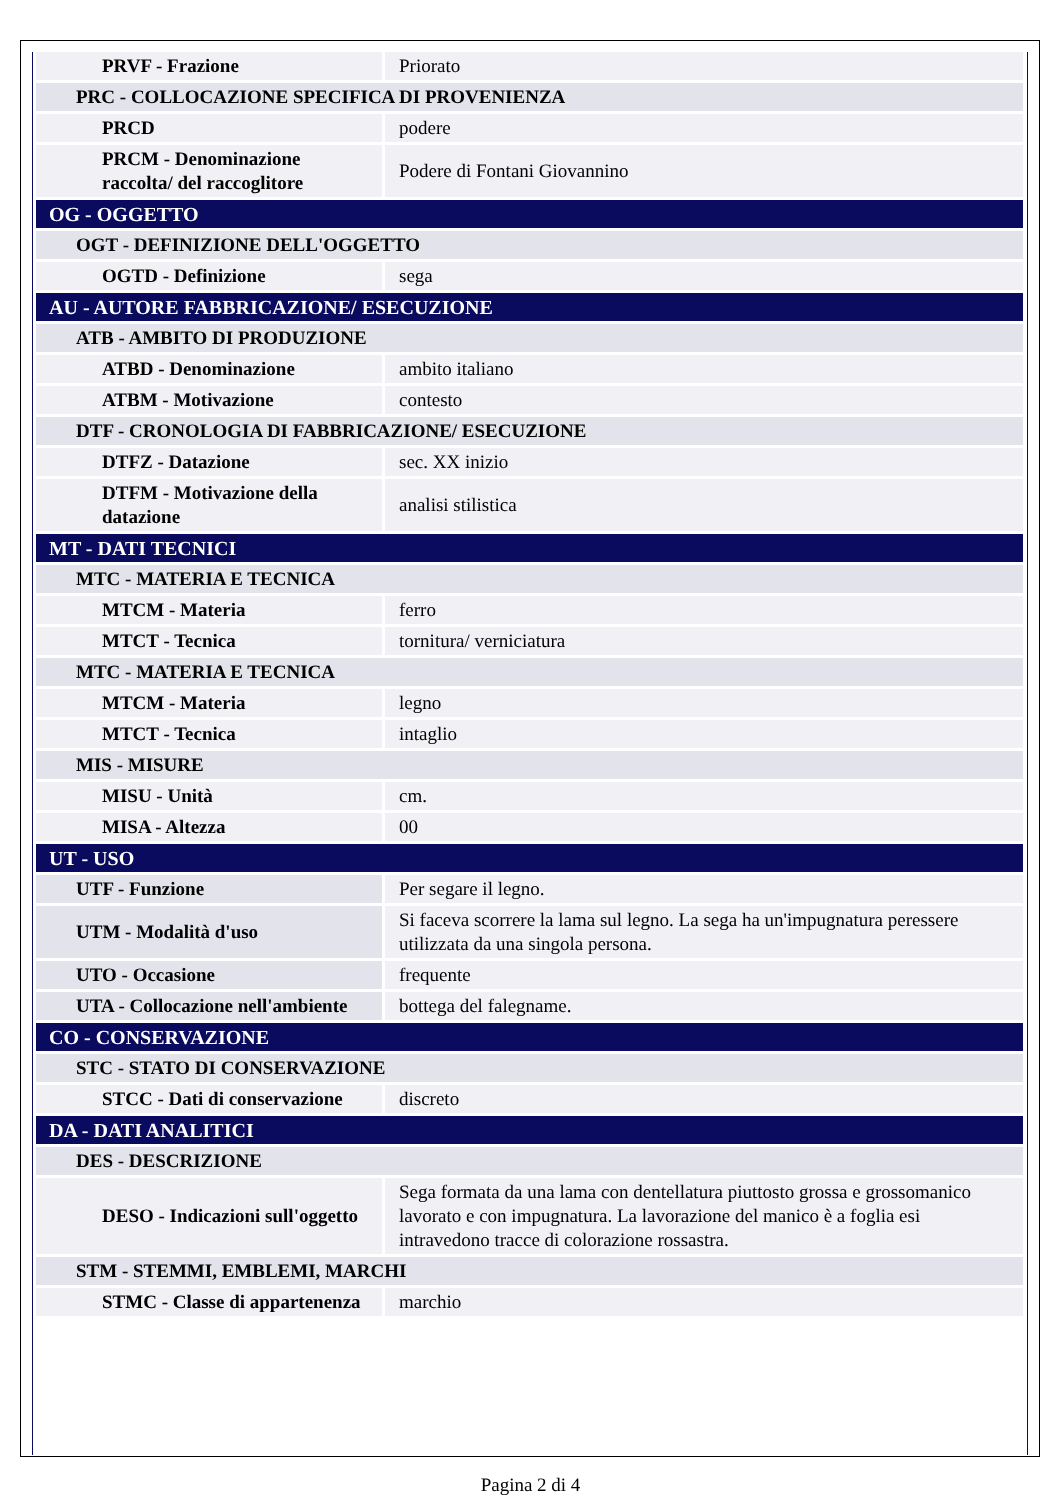| PRVF - Frazione | Priorato |
| PRC - COLLOCAZIONE SPECIFICA DI PROVENIENZA | |
| PRCD | podere |
| PRCM - Denominazione raccolta/ del raccoglitore | Podere di Fontani Giovannino |
| OG - OGGETTO | |
| OGT - DEFINIZIONE DELL'OGGETTO | |
| OGTD - Definizione | sega |
| AU - AUTORE FABBRICAZIONE/ ESECUZIONE | |
| ATB - AMBITO DI PRODUZIONE | |
| ATBD - Denominazione | ambito italiano |
| ATBM - Motivazione | contesto |
| DTF - CRONOLOGIA DI FABBRICAZIONE/ ESECUZIONE | |
| DTFZ - Datazione | sec. XX inizio |
| DTFM - Motivazione della datazione | analisi stilistica |
| MT - DATI TECNICI | |
| MTC - MATERIA E TECNICA | |
| MTCM - Materia | ferro |
| MTCT - Tecnica | tornitura/ verniciatura |
| MTC - MATERIA E TECNICA | |
| MTCM - Materia | legno |
| MTCT - Tecnica | intaglio |
| MIS - MISURE | |
| MISU - Unità | cm. |
| MISA - Altezza | 00 |
| UT - USO | |
| UTF - Funzione | Per segare il legno. |
| UTM - Modalità d'uso | Si faceva scorrere la lama sul legno. La sega ha un'impugnatura peressere utilizzata da una singola persona. |
| UTO - Occasione | frequente |
| UTA - Collocazione nell'ambiente | bottega del falegname. |
| CO - CONSERVAZIONE | |
| STC - STATO DI CONSERVAZIONE | |
| STCC - Dati di conservazione | discreto |
| DA - DATI ANALITICI | |
| DES - DESCRIZIONE | |
| DESO - Indicazioni sull'oggetto | Sega formata da una lama con dentellatura piuttosto grossa e grossomanico lavorato e con impugnatura. La lavorazione del manico è a foglia esi intravedono tracce di colorazione rossastra. |
| STM - STEMMI, EMBLEMI, MARCHI | |
| STMC - Classe di appartenenza | marchio |
Pagina 2 di 4